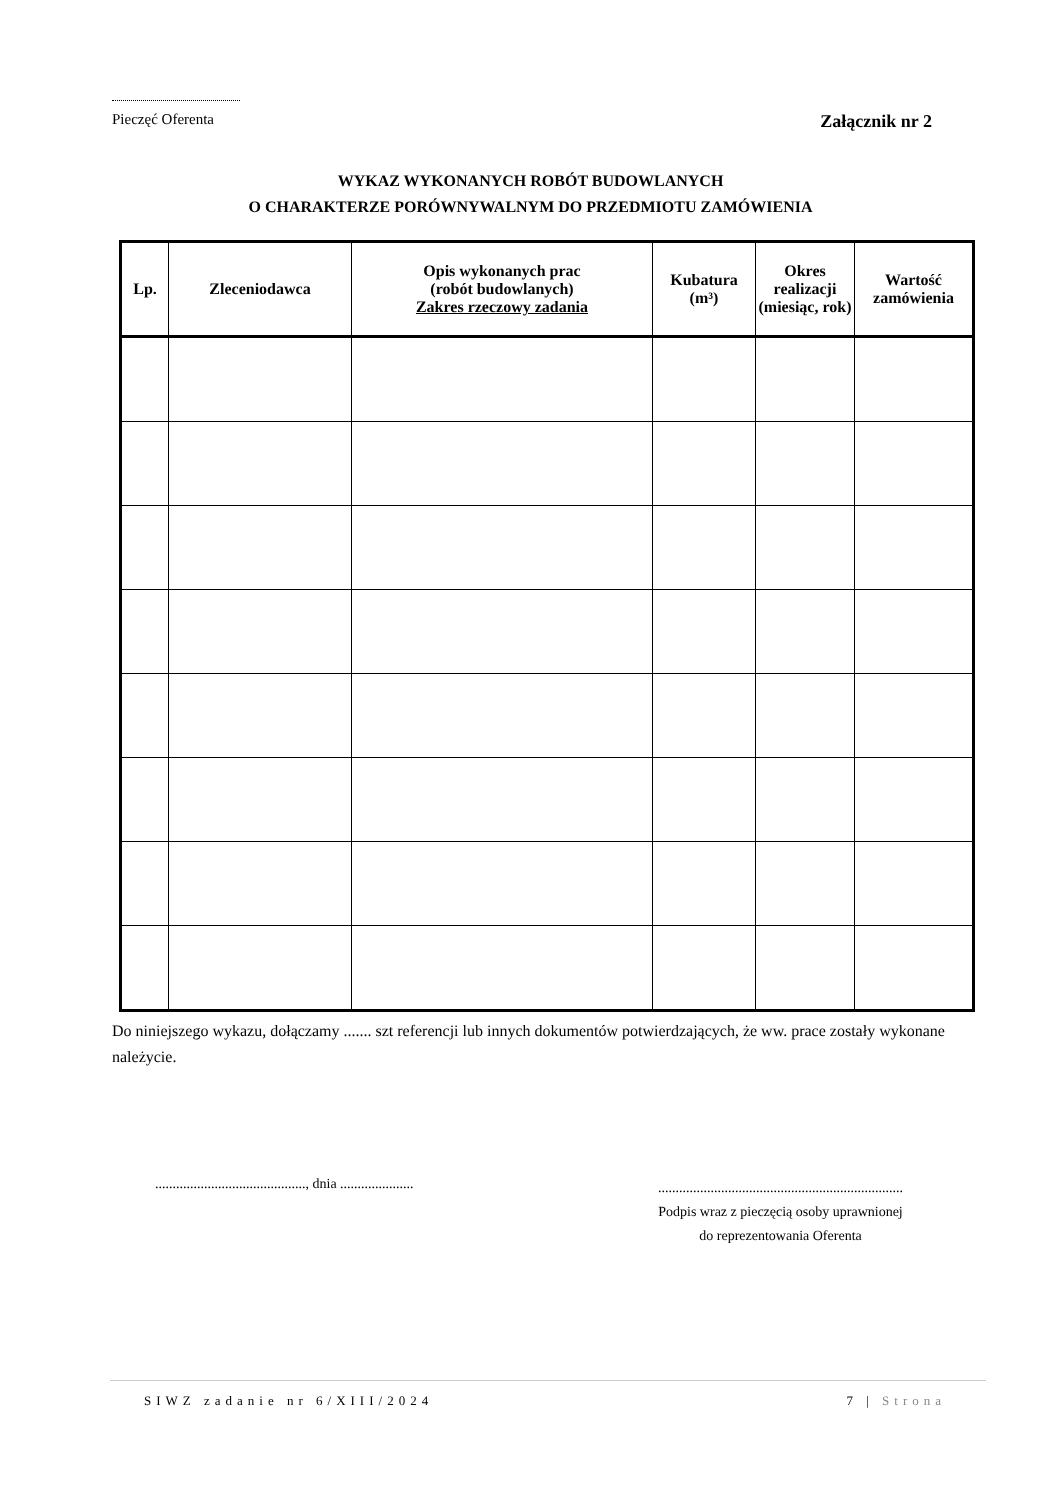Pieczęć Oferenta Załącznik nr 2
WYKAZ WYKONANYCH ROBÓT BUDOWLANYCH
O CHARAKTERZE PORÓWNYWALNYM DO PRZEDMIOTU ZAMÓWIENIA
| Lp. | Zleceniodawca | Opis wykonanych prac (robót budowlanych) Zakres rzeczowy zadania | Kubatura (m³) | Okres realizacji (miesiąc, rok) | Wartość zamówienia |
| --- | --- | --- | --- | --- | --- |
Do niniejszego wykazu, dołączamy ....... szt referencji lub innych dokumentów potwierdzających, że ww. prace zostały wykonane należycie.
..........................................., dnia .....................
......................................................................
Podpis wraz z pieczęcią osoby uprawnionej
do reprezentowania Oferenta
SIWZ zadanie nr 6/XIII/2024 7 | Strona